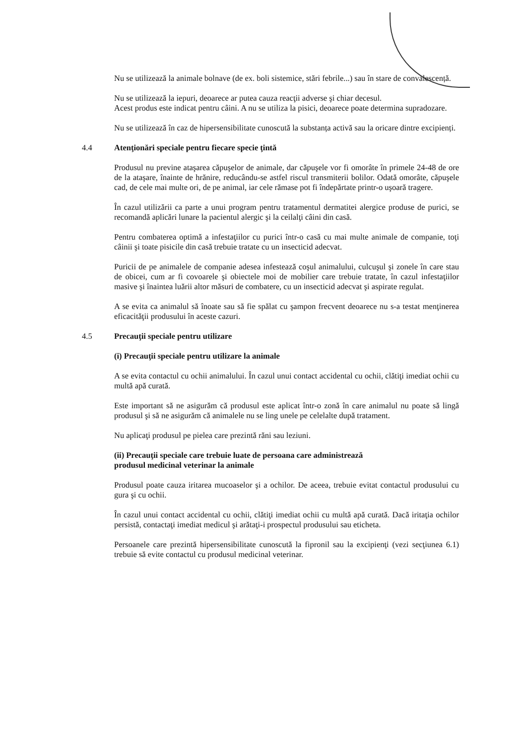Nu se utilizează la animale bolnave (de ex. boli sistemice, stări febrile...) sau în stare de convalescență.
Nu se utilizează la iepuri, deoarece ar putea cauza reacţii adverse şi chiar decesul.
Acest produs este indicat pentru câini. A nu se utiliza la pisici, deoarece poate determina supradozare.
Nu se utilizează în caz de hipersensibilitate cunoscută la substanța activă sau la oricare dintre excipienți.
4.4 Atenţionări speciale pentru fiecare specie ţintă
Produsul nu previne ataşarea căpuşelor de animale, dar căpuşele vor fi omorâte în primele 24-48 de ore de la ataşare, înainte de hrănire, reducându-se astfel riscul transmiterii bolilor. Odată omorâte, căpuşele cad, de cele mai multe ori, de pe animal, iar cele rămase pot fi îndepărtate printr-o uşoară tragere.
În cazul utilizării ca parte a unui program pentru tratamentul dermatitei alergice produse de purici, se recomandă aplicări lunare la pacientul alergic şi la ceilalţi câini din casă.
Pentru combaterea optimă a infestaţiilor cu purici într-o casă cu mai multe animale de companie, toţi câinii şi toate pisicile din casă trebuie tratate cu un insecticid adecvat.
Puricii de pe animalele de companie adesea infestează coşul animalului, culcuşul şi zonele în care stau de obicei, cum ar fi covoarele şi obiectele moi de mobilier care trebuie tratate, în cazul infestaţiilor masive şi înaintea luării altor măsuri de combatere, cu un insecticid adecvat şi aspirate regulat.
A se evita ca animalul să înoate sau să fie spălat cu şampon frecvent deoarece nu s-a testat menţinerea eficacităţii produsului în aceste cazuri.
4.5 Precauţii speciale pentru utilizare
(i) Precauţii speciale pentru utilizare la animale
A se evita contactul cu ochii animalului. În cazul unui contact accidental cu ochii, clătiţi imediat ochii cu multă apă curată.
Este important să ne asigurăm că produsul este aplicat într-o zonă în care animalul nu poate să lingă produsul şi să ne asigurăm că animalele nu se ling unele pe celelalte după tratament.
Nu aplicaţi produsul pe pielea care prezintă răni sau leziuni.
(ii) Precauţii speciale care trebuie luate de persoana care administrează
produsul medicinal veterinar la animale
Produsul poate cauza iritarea mucoaselor şi a ochilor. De aceea, trebuie evitat contactul produsului cu gura şi cu ochii.
În cazul unui contact accidental cu ochii, clătiţi imediat ochii cu multă apă curată. Dacă iritaţia ochilor persistă, contactaţi imediat medicul şi arătaţi-i prospectul produsului sau eticheta.
Persoanele care prezintă hipersensibilitate cunoscută la fipronil sau la excipienţi (vezi secţiunea 6.1) trebuie să evite contactul cu produsul medicinal veterinar.